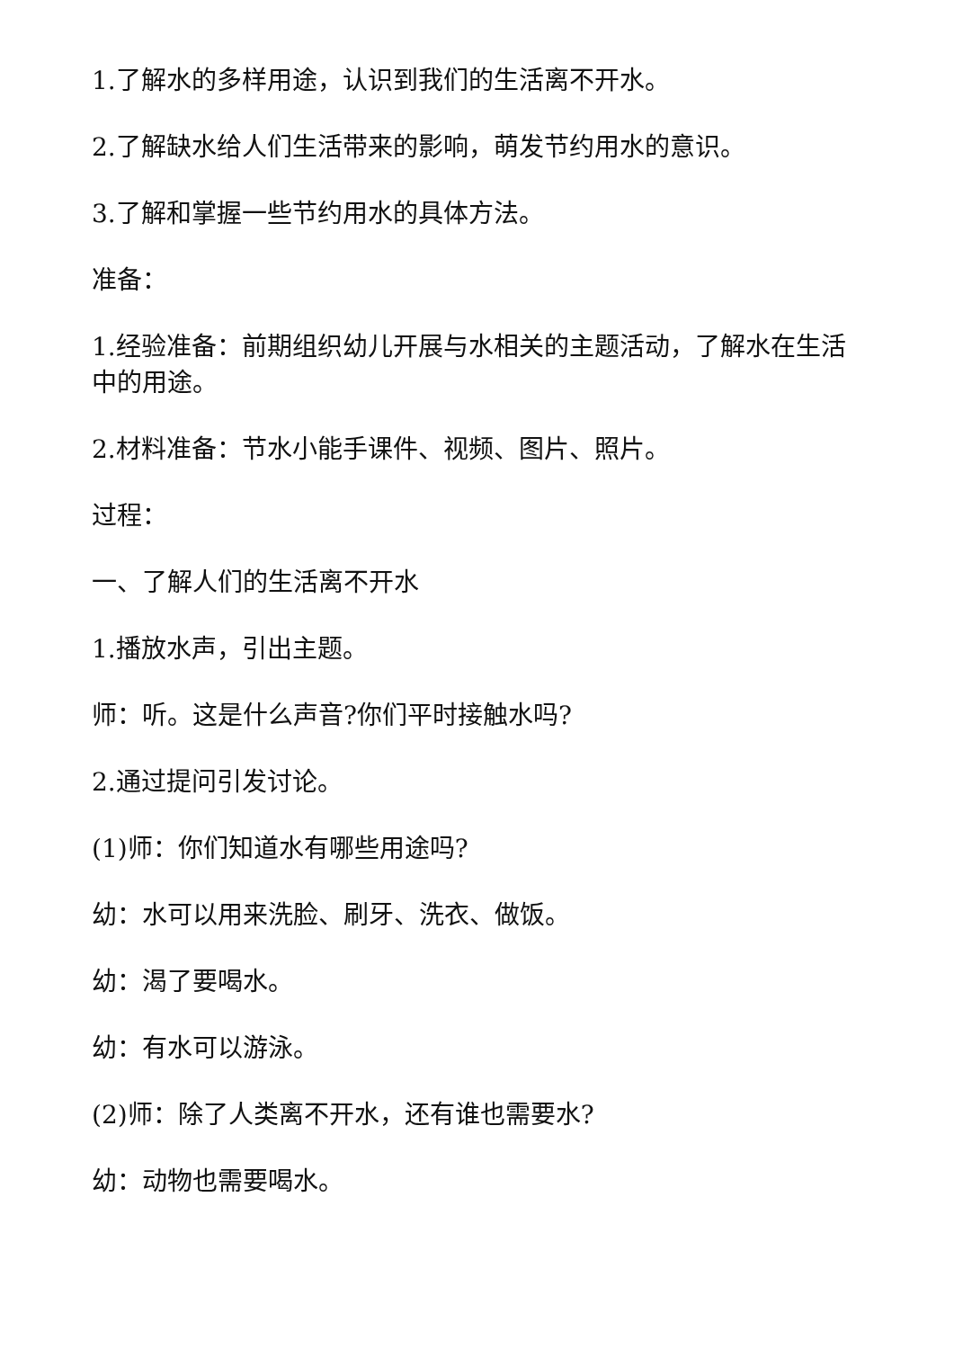1.了解水的多样用途，认识到我们的生活离不开水。
2.了解缺水给人们生活带来的影响，萌发节约用水的意识。
3.了解和掌握一些节约用水的具体方法。
准备：
1.经验准备：前期组织幼儿开展与水相关的主题活动，了解水在生活中的用途。
2.材料准备：节水小能手课件、视频、图片、照片。
过程：
一、了解人们的生活离不开水
1.播放水声，引出主题。
师：听。这是什么声音?你们平时接触水吗?
2.通过提问引发讨论。
(1)师：你们知道水有哪些用途吗?
幼：水可以用来洗脸、刷牙、洗衣、做饭。
幼：渴了要喝水。
幼：有水可以游泳。
(2)师：除了人类离不开水，还有谁也需要水?
幼：动物也需要喝水。